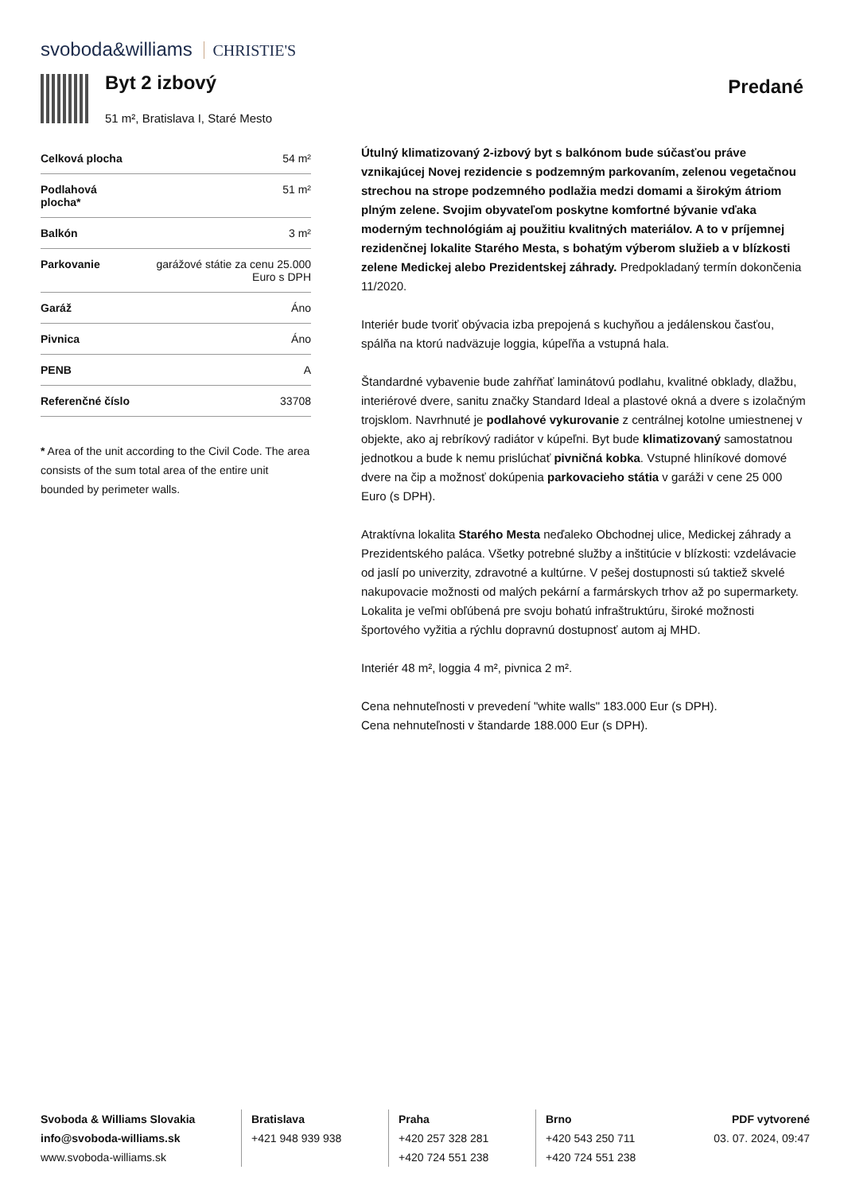svoboda&williams CHRISTIE'S
Byt 2 izbový
51 m², Bratislava I, Staré Mesto
Predané
| Celková plocha | 54 m² |
| Podlahová plocha* | 51 m² |
| Balkón | 3 m² |
| Parkovanie | garážové státie za cenu 25.000 Euro s DPH |
| Garáž | Áno |
| Pivnica | Áno |
| PENB | A |
| Referenčné číslo | 33708 |
* Area of the unit according to the Civil Code. The area consists of the sum total area of the entire unit bounded by perimeter walls.
Útulný klimatizovaný 2-izbový byt s balkónom bude súčasťou práve vznikajúcej Novej rezidencie s podzemným parkovaním, zelenou vegetačnou strechou na strope podzemného podlažia medzi domami a širokým átriom plným zelene. Svojim obyvateľom poskytne komfortné bývanie vďaka moderným technológiám aj použitiu kvalitných materiálov. A to v príjemnej rezidenčnej lokalite Starého Mesta, s bohatým výberom služieb a v blízkosti zelene Medickej alebo Prezidentskej záhrady. Predpokladaný termín dokončenia 11/2020.
Interiér bude tvoriť obývacia izba prepojená s kuchyňou a jedálenskou časťou, spálňa na ktorú nadväzuje loggia, kúpeľňa a vstupná hala.
Štandardné vybavenie bude zahŕňať laminátovú podlahu, kvalitné obklady, dlažbu, interiérové dvere, sanitu značky Standard Ideal a plastové okná a dvere s izolačným trojsklom. Navrhnuté je podlahové vykurovanie z centrálnej kotolne umiestnenej v objekte, ako aj rebríkový radiátor v kúpeľni. Byt bude klimatizovaný samostatnou jednotkou a bude k nemu prislúchať pivničná kobka. Vstupné hliníkové domové dvere na čip a možnosť dokúpenia parkovacieho státia v garáži v cene 25 000 Euro (s DPH).
Atraktívna lokalita Starého Mesta neďaleko Obchodnej ulice, Medickej záhrady a Prezidentského paláca. Všetky potrebné služby a inštitúcie v blízkosti: vzdelávacie od jaslí po univerzity, zdravotné a kultúrne. V pešej dostupnosti sú taktiež skvelé nakupovacie možnosti od malých pekární a farmárskych trhov až po supermarkety. Lokalita je veľmi obľúbená pre svoju bohatú infraštruktúru, široké možnosti športového vyžitia a rýchlu dopravnú dostupnosť autom aj MHD.
Interiér 48 m², loggia 4 m², pivnica 2 m².
Cena nehnuteľnosti v prevedení "white walls" 183.000 Eur (s DPH).
Cena nehnuteľnosti v štandarde 188.000 Eur (s DPH).
Svoboda & Williams Slovakia
info@svoboda-williams.sk
www.svoboda-williams.sk
Bratislava
+421 948 939 938
Praha
+420 257 328 281
+420 724 551 238
Brno
+420 543 250 711
+420 724 551 238
PDF vytvorené
03. 07. 2024, 09:47